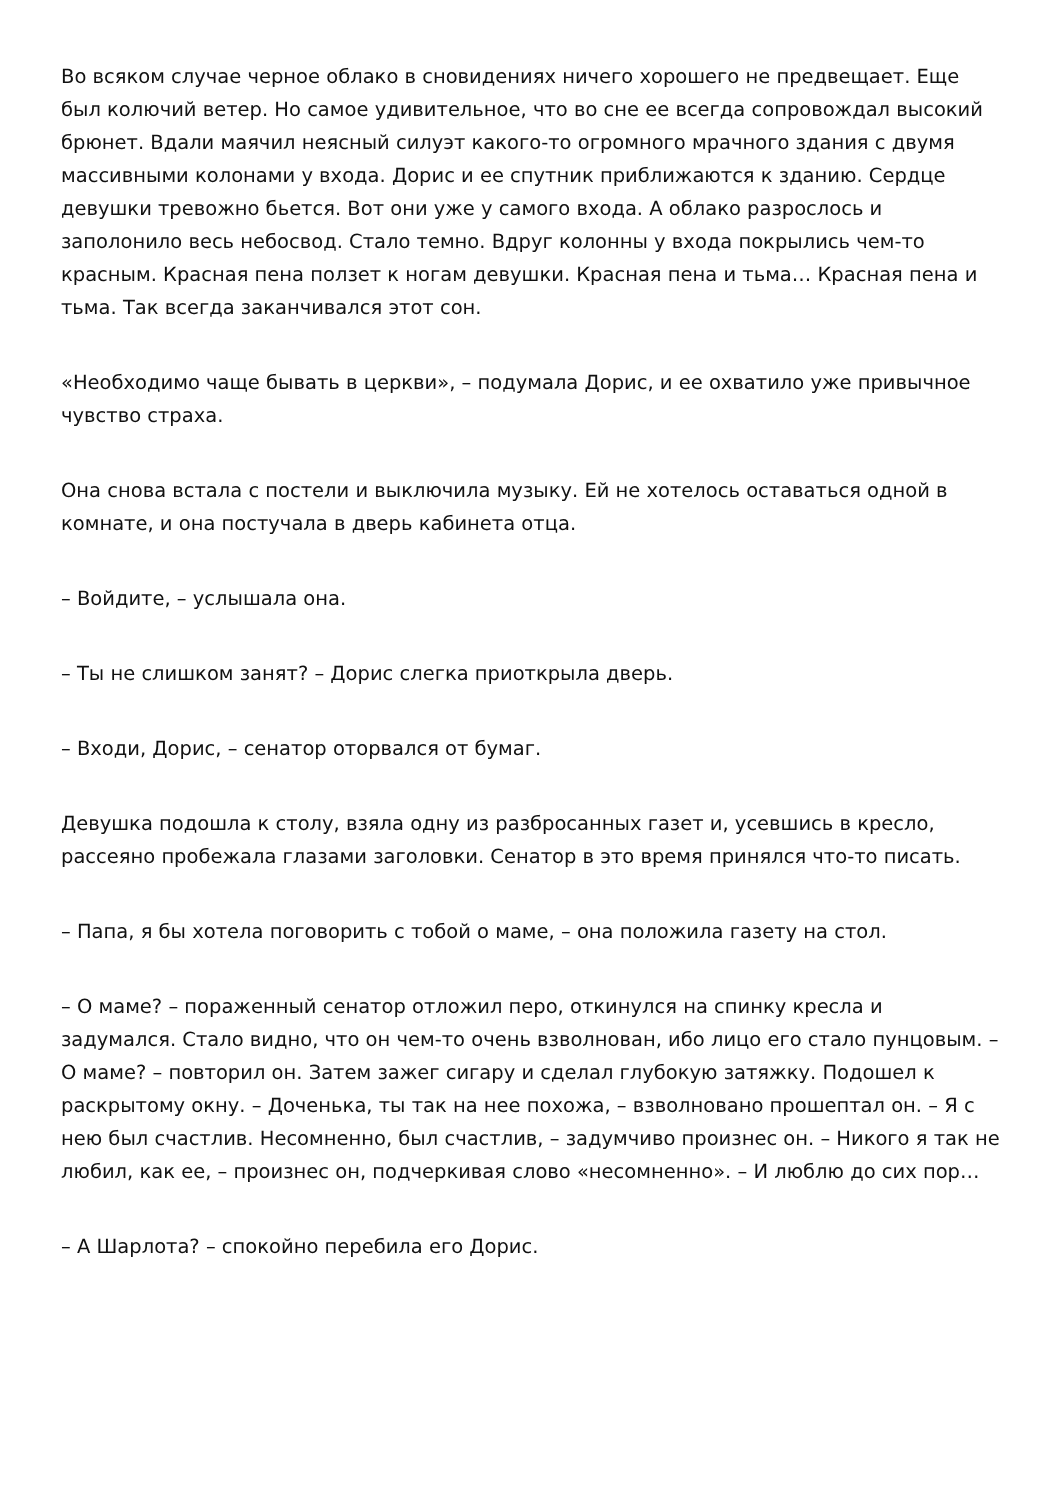Во всяком случае черное облако в сновидениях ничего хорошего не предвещает. Еще был колючий ветер. Но самое удивительное, что во сне ее всегда сопровождал высокий брюнет. Вдали маячил неясный силуэт какого-то огромного мрачного здания с двумя массивными колонами у входа. Дорис и ее спутник приближаются к зданию. Сердце девушки тревожно бьется. Вот они уже у самого входа. А облако разрослось и заполонило весь небосвод. Стало темно. Вдруг колонны у входа покрылись чем-то красным. Красная пена ползет к ногам девушки. Красная пена и тьма… Красная пена и тьма. Так всегда заканчивался этот сон.
«Необходимо чаще бывать в церкви», – подумала Дорис, и ее охватило уже привычное чувство страха.
Она снова встала с постели и выключила музыку. Ей не хотелось оставаться одной в комнате, и она постучала в дверь кабинета отца.
– Войдите, – услышала она.
– Ты не слишком занят? – Дорис слегка приоткрыла дверь.
– Входи, Дорис, – сенатор оторвался от бумаг.
Девушка подошла к столу, взяла одну из разбросанных газет и, усевшись в кресло, рассеяно пробежала глазами заголовки. Сенатор в это время принялся что-то писать.
– Папа, я бы хотела поговорить с тобой о маме, – она положила газету на стол.
– О маме? – пораженный сенатор отложил перо, откинулся на спинку кресла и задумался. Стало видно, что он чем-то очень взволнован, ибо лицо его стало пунцовым. – О маме? – повторил он. Затем зажег сигару и сделал глубокую затяжку. Подошел к раскрытому окну. – Доченька, ты так на нее похожа, – взволновано прошептал он. – Я с нею был счастлив. Несомненно, был счастлив, – задумчиво произнес он. – Никого я так не любил, как ее, – произнес он, подчеркивая слово «несомненно». – И люблю до сих пор…
– А Шарлота? – спокойно перебила его Дорис.